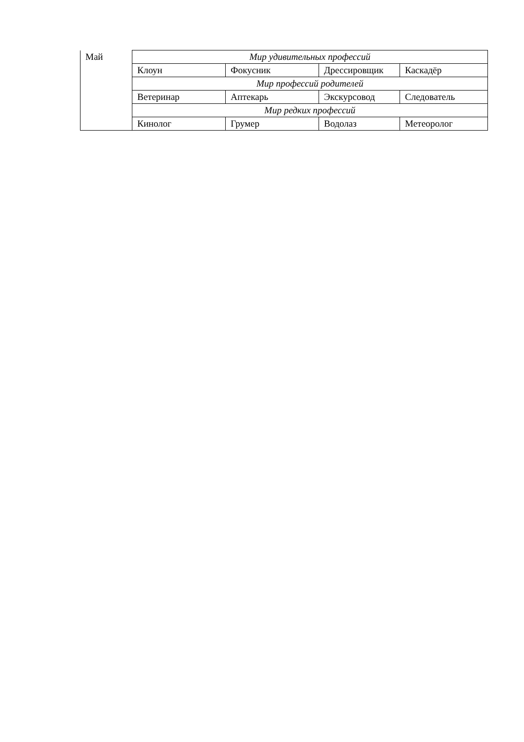| Май | Мир удивительных профессий | | | |
| | Клоун | Фокусник | Дрессировщик | Каскадёр |
| | Мир профессий родителей | | | |
| | Ветеринар | Аптекарь | Экскурсовод | Следователь |
| | Мир редких профессий | | | |
| | Кинолог | Грумер | Водолаз | Метеоролог |